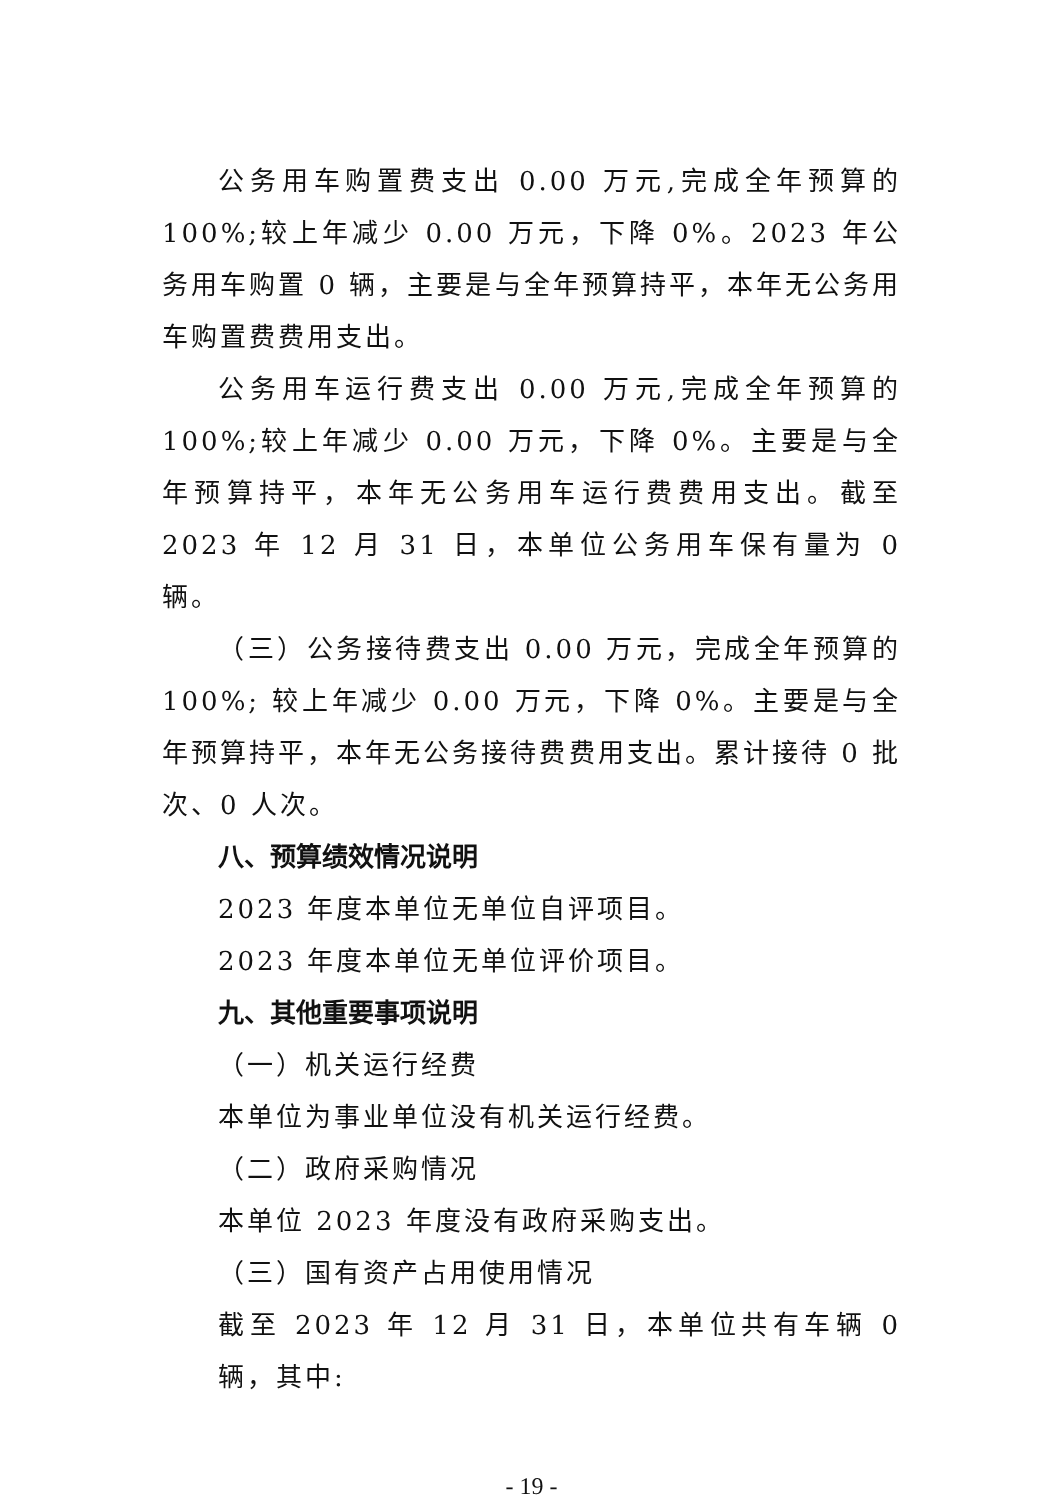公务用车购置费支出 0.00 万元,完成全年预算的 100%;较上年减少 0.00 万元，下降 0%。2023 年公务用车购置 0 辆，主要是与全年预算持平，本年无公务用车购置费费用支出。
公务用车运行费支出 0.00 万元,完成全年预算的 100%;较上年减少 0.00 万元，下降 0%。主要是与全年预算持平，本年无公务用车运行费费用支出。截至 2023 年 12 月 31 日，本单位公务用车保有量为 0 辆。
（三）公务接待费支出 0.00 万元，完成全年预算的 100%; 较上年减少 0.00 万元，下降 0%。主要是与全年预算持平，本年无公务接待费费用支出。累计接待 0 批次、0 人次。
八、预算绩效情况说明
2023 年度本单位无单位自评项目。
2023 年度本单位无单位评价项目。
九、其他重要事项说明
（一）机关运行经费
本单位为事业单位没有机关运行经费。
（二）政府采购情况
本单位 2023 年度没有政府采购支出。
（三）国有资产占用使用情况
截至 2023 年 12 月 31 日，本单位共有车辆 0 辆，其中:
- 19 -